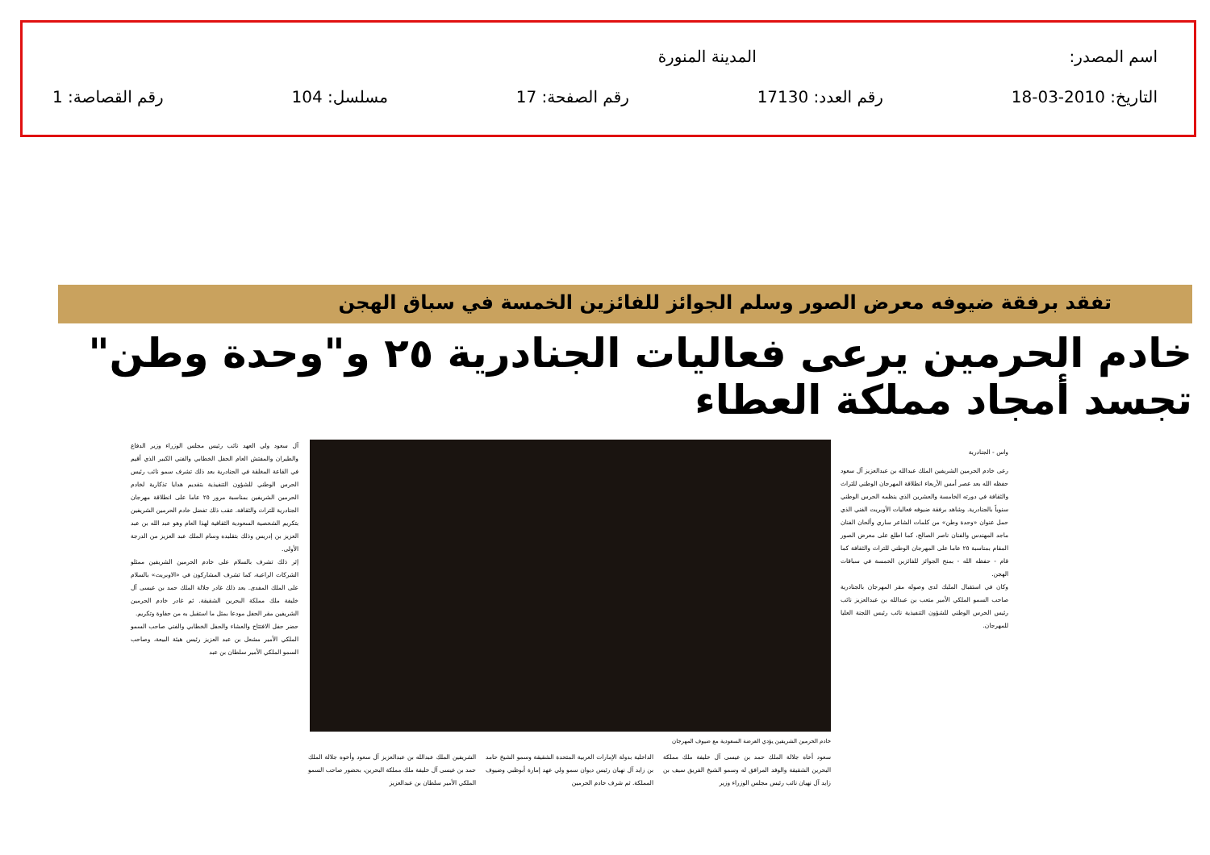اسم المصدر: المدينة المنورة
التاريخ: 2010-03-18 رقم العدد: 17130 رقم الصفحة: 17 مسلسل: 104 رقم القصاصة: 1
تفقد برفقة ضيوفه معرض الصور وسلم الجوائز للفائزين الخمسة في سباق الهجن
خادم الحرمين يرعى فعاليات الجنادرية ٢٥ و"وحدة وطن" تجسد أمجاد مملكة العطاء
واس - الجنادرية
رعى خادم الحرمين الشريفين الملك عبدالله بن عبدالعزيز آل سعود حفظه الله بعد عصر أمس الأربعاء انطلاقة المهرجان الوطني للتراث والثقافة في دورته الخامسة والعشرين الذي ينظمه الحرس الوطني سنوياً بالجنادرية. وشاهد برفقة ضيوفه فعاليات الأوبريت الفني الذي حمل عنوان «وحدة وطن» من كلمات الشاعر ساري وألحان الفنان ماجد المهندس والفنان ناصر الصالح، كما اطلع على معرض الصور المقام بمناسبة ٢٥ عاما على المهرجان الوطني للتراث والثقافة كما قام - حفظه الله - بمنح الجوائز للفائزين الخمسة في سباقات الهجن.
وكان في استقبال المليك لدى وصوله مقر المهرجان بالجنادرية صاحب السمو الملكي الأمير متعب بن عبدالله بن عبدالعزيز نائب رئيس الحرس الوطني للشؤون التنفيذية نائب رئيس اللجنة العليا للمهرجان.
خادم الحرمين الشريفين يؤدي العرضة السعودية مع ضيوف المهرجان
سعود أخاه جلالة الملك حمد بن عيسى آل خليفة ملك مملكة البحرين الشقيقة والوفد المرافق له وسمو الشيخ الفريق سيف بن زايد آل نهيان نائب رئيس مجلس الوزراء وزير
الداخلية بدولة الإمارات العربية المتحدة الشقيقة وسمو الشيخ حامد بن زايد آل نهيان رئيس ديوان سمو ولي عهد إمارة أبوظبي وضيوف المملكة. ثم شرف خادم الحرمين
الشريفين الملك عبدالله بن عبدالعزيز آل سعود وأخوه جلالة الملك حمد بن عيسى آل خليفة ملك مملكة البحرين، بحضور صاحب السمو الملكي الأمير سلطان بن عبدالعزيز
آل سعود ولي العهد نائب رئيس مجلس الوزراء وزير الدفاع والطيران والمفتش العام الحفل الخطابي والفني الكبير الذي أقيم في القاعة المغلقة في الجنادرية بعد ذلك تشرف سمو نائب رئيس الحرس الوطني للشؤون التنفيذية بتقديم هدايا تذكارية لخادم الحرمين الشريفين بمناسبة مرور ٢٥ عاما على انطلاقة مهرجان الجنادرية للتراث والثقافة. عقب ذلك تفضل خادم الحرمين الشريفين بتكريم الشخصية السعودية الثقافية لهذا العام وهو عبد الله بن عبد العزيز بن إدريس وذلك بتقليده وسام الملك عبد العزيز من الدرجة الأولى.
إثر ذلك تشرف بالسلام على خادم الحرمين الشريفين ممثلو الشركات الراعية، كما تشرف المشاركون في «الاوبريت» بالسلام على الملك المفدى. بعد ذلك غادر جلالة الملك حمد بن عيسى آل خليفة ملك مملكة البحرين الشقيقة. ثم غادر خادم الحرمين الشريفين مقر الحفل مودعا بمثل ما استقبل به من حفاوة وتكريم.
حضر حفل الافتتاح والعشاء والحفل الخطابي والفني صاحب السمو الملكي الأمير مشعل بن عبد العزيز رئيس هيئة البيعة، وصاحب السمو الملكي الأمير سلطان بن عبد